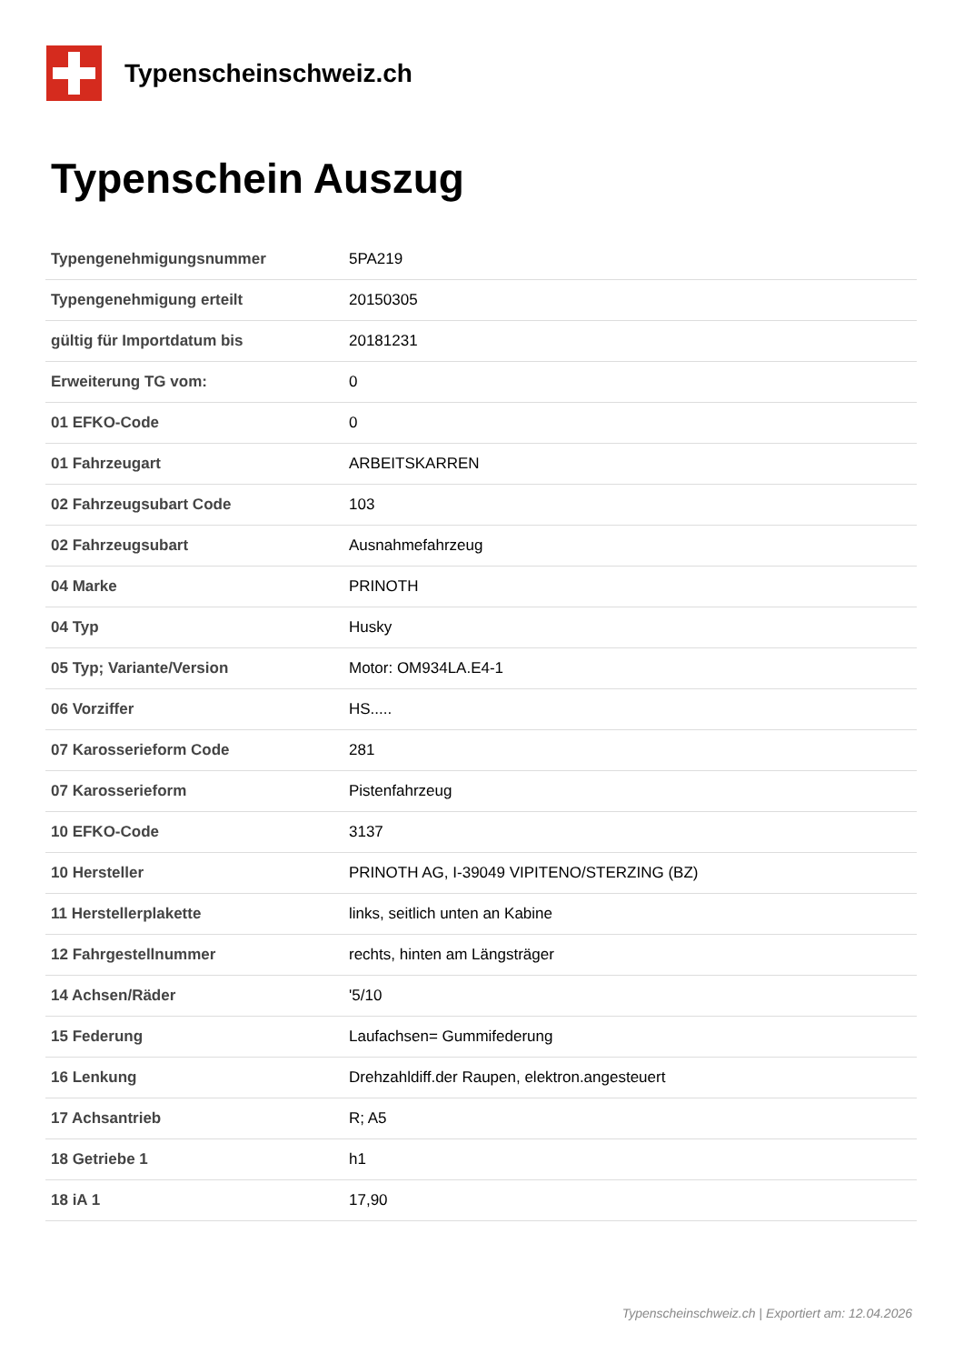Typenscheinschweiz.ch
Typenschein Auszug
| Typengenehmigungsnummer | 5PA219 |
| Typengenehmigung erteilt | 20150305 |
| gültig für Importdatum bis | 20181231 |
| Erweiterung TG vom: | 0 |
| 01 EFKO-Code | 0 |
| 01 Fahrzeugart | ARBEITSKARREN |
| 02 Fahrzeugsubart Code | 103 |
| 02 Fahrzeugsubart | Ausnahmefahrzeug |
| 04 Marke | PRINOTH |
| 04 Typ | Husky |
| 05 Typ; Variante/Version | Motor: OM934LA.E4-1 |
| 06 Vorziffer | HS..... |
| 07 Karosserieform Code | 281 |
| 07 Karosserieform | Pistenfahrzeug |
| 10 EFKO-Code | 3137 |
| 10 Hersteller | PRINOTH AG, I-39049 VIPITENO/STERZING (BZ) |
| 11 Herstellerplakette | links, seitlich unten an Kabine |
| 12 Fahrgestellnummer | rechts, hinten am Längsträger |
| 14 Achsen/Räder | '5/10 |
| 15 Federung | Laufachsen= Gummifederung |
| 16 Lenkung | Drehzahldiff.der Raupen, elektron.angesteuert |
| 17 Achsantrieb | R; A5 |
| 18 Getriebe 1 | h1 |
| 18 iA 1 | 17,90 |
Typenscheinschweiz.ch | Exportiert am: 12.04.2026